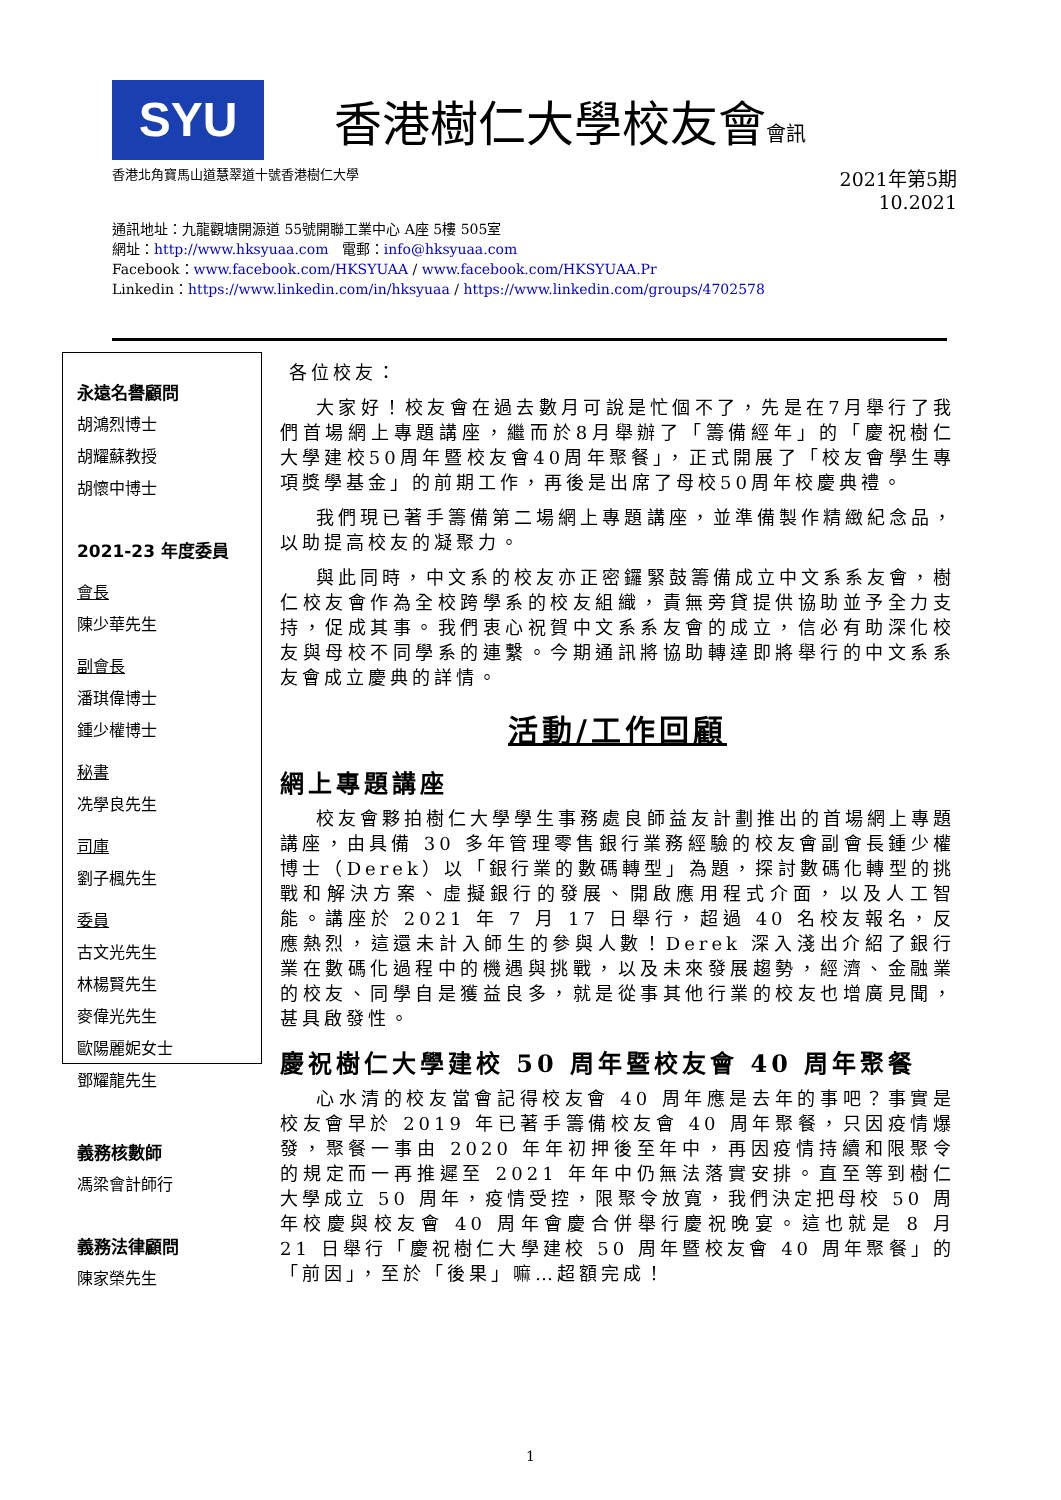SYU 香港樹仁大學校友會會訊
香港北角寶馬山道慧翠道十號香港樹仁大學 2021年第5期
10.2021
通訊地址：九龍觀塘開源道 55號開聯工業中心 A座 5樓 505室
網址：http://www.hksyuaa.com 電郵：info@hksyuaa.com
Facebook：www.facebook.com/HKSYUAA / www.facebook.com/HKSYUAA.Pr
Linkedin：https://www.linkedin.com/in/hksyuaa / https://www.linkedin.com/groups/4702578
永遠名譽顧問
胡鴻烈博士
胡耀蘇教授
胡懷中博士
2021-23 年度委員
會長
陳少華先生
副會長
潘琪偉博士
鍾少權博士
秘書
冼學良先生
司庫
劉子楓先生
委員
古文光先生
林楊賢先生
麥偉光先生
歐陽麗妮女士
鄧耀龍先生
義務核數師
馮梁會計師行
義務法律顧問
陳家榮先生
各位校友：
大家好！校友會在過去數月可說是忙個不了，先是在7月舉行了我們首場網上專題講座，繼而於8月舉辦了「籌備經年」的「慶祝樹仁大學建校50周年暨校友會40周年聚餐」，正式開展了「校友會學生專項獎學基金」的前期工作，再後是出席了母校50周年校慶典禮。
我們現已著手籌備第二場網上專題講座，並準備製作精緻紀念品，以助提高校友的凝聚力。
與此同時，中文系的校友亦正密鑼緊鼓籌備成立中文系系友會，樹仁校友會作為全校跨學系的校友組織，責無旁貸提供協助並予全力支持，促成其事。我們衷心祝賀中文系系友會的成立，信必有助深化校友與母校不同學系的連繫。今期通訊將協助轉達即將舉行的中文系系友會成立慶典的詳情。
活動/工作回顧
網上專題講座
校友會夥拍樹仁大學學生事務處良師益友計劃推出的首場網上專題講座，由具備 30 多年管理零售銀行業務經驗的校友會副會長鍾少權博士（Derek）以「銀行業的數碼轉型」為題，探討數碼化轉型的挑戰和解決方案、虛擬銀行的發展、開啟應用程式介面，以及人工智能。講座於 2021 年 7 月 17 日舉行，超過 40 名校友報名，反應熱烈，這還未計入師生的參與人數！Derek 深入淺出介紹了銀行業在數碼化過程中的機遇與挑戰，以及未來發展趨勢，經濟、金融業的校友、同學自是獲益良多，就是從事其他行業的校友也增廣見聞，甚具啟發性。
慶祝樹仁大學建校 50 周年暨校友會 40 周年聚餐
心水清的校友當會記得校友會 40 周年應是去年的事吧？事實是校友會早於 2019 年已著手籌備校友會 40 周年聚餐，只因疫情爆發，聚餐一事由 2020 年年初押後至年中，再因疫情持續和限聚令的規定而一再推遲至 2021 年年中仍無法落實安排。直至等到樹仁大學成立 50 周年，疫情受控，限聚令放寬，我們決定把母校 50 周年校慶與校友會 40 周年會慶合併舉行慶祝晚宴。這也就是 8 月 21 日舉行「慶祝樹仁大學建校 50 周年暨校友會 40 周年聚餐」的「前因」，至於「後果」嘛…超額完成！
1